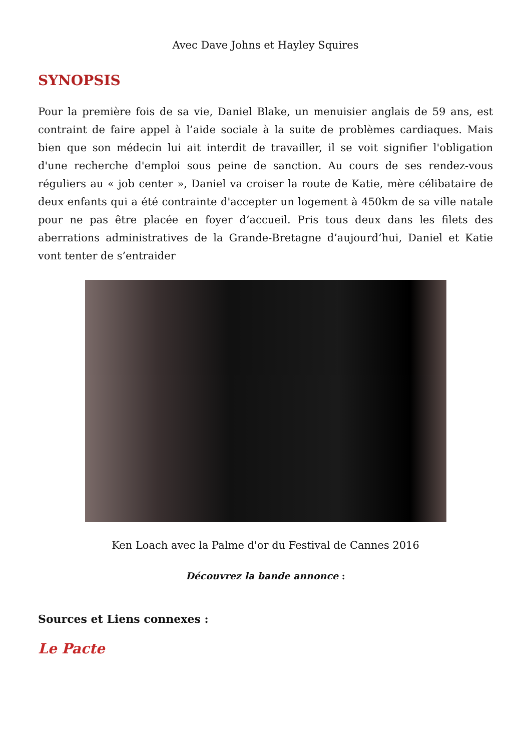Avec Dave Johns et Hayley Squires
SYNOPSIS
Pour la première fois de sa vie, Daniel Blake, un menuisier anglais de 59 ans, est contraint de faire appel à l’aide sociale à la suite de problèmes cardiaques. Mais bien que son médecin lui ait interdit de travailler, il se voit signifier l'obligation d'une recherche d'emploi sous peine de sanction. Au cours de ses rendez-vous réguliers au « job center », Daniel va croiser la route de Katie, mère célibataire de deux enfants qui a été contrainte d'accepter un logement à 450km de sa ville natale pour ne pas être placée en foyer d’accueil. Pris tous deux dans les filets des aberrations administratives de la Grande-Bretagne d’aujourd’hui, Daniel et Katie vont tenter de s’entraider
Ken Loach avec la Palme d'or du Festival de Cannes 2016
Découvrez la bande annonce :
Sources et Liens connexes :
Le Pacte